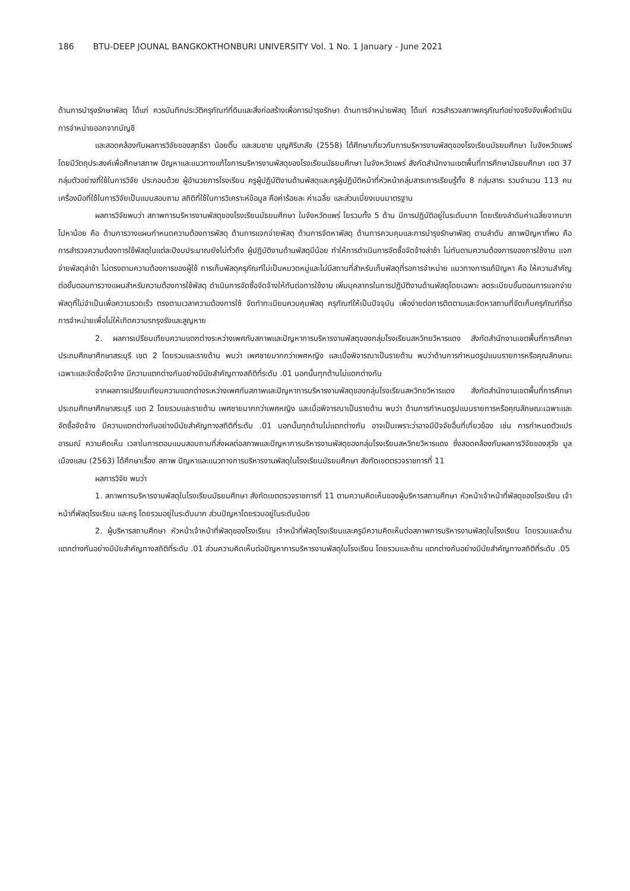186 BTU-DEEP JOUNAL BANGKOKTHONBURI UNIVERSITY Vol. 1 No. 1 January - June 2021
ด้านการบำรุงรักษาพัสดุ ได้แก่ ควรบันทึกประวัติครุภัณฑ์ที่ดินและสิ่งก่อสร้างเพื่อการบำรุงรักษา ด้านการจำหน่ายพัสดุ ได้แก่ ควรสำรวจสภาพครุภัณฑ์อย่างจริงจังเพื่อดำเนินการจำหน่ายออกจากบัญชี
และสอดคล้องกับผลการวิจัยของสุทธีรา น้อยติ๊บ และสมชาย บุญศิริเภสัช (2558) ได้ศึกษาเกี่ยวกับการบริหารงานพัสดุของโรงเรียนมัธยมศึกษา ในจังหวัดแพร่ โดยมีวัตถุประสงค์เพื่อศึกษาสภาพ ปัญหาและแนวทางแก้ไขการบริหารงานพัสดุของโรงเรียนมัธยมศึกษา ในจังหวัดแพร่ สังกัดสำนักงานเขตพื้นที่การศึกษามัธยมศึกษา เขต 37 กลุ่มตัวอย่างที่ใช้ในการวิจัย ประกอบด้วย ผู้อำนวยการโรงเรียน ครูผู้ปฏิบัติงานด้านพัสดุและครูผู้ปฏิบัติหน้าที่หัวหน้ากลุ่มสาระการเรียนรู้ทั้ง 8 กลุ่มสาระ รวมจำนวน 113 คน เครื่องมือที่ใช้ในการวิจัยเป็นแบบสอบถาม สถิติที่ใช้ในการวิเคราะห์ข้อมูล คือค่าร้อยละ ค่าเฉลี่ย และส่วนเบี่ยงเบนมาตรฐาน
ผลการวิจัยพบว่า สภาพการบริหารงานพัสดุของโรงเรียนมัธยมศึกษา ในจังหวัดแพร่ โยรวมทั้ง 5 ด้าน มีการปฏิบัติอยู่ในระดับมาก โดยเรียงลำดับค่าเฉลี่ยจากมากไปหาน้อย คือ ด้านการวางแผนกำหนดความต้องการพัสดุ ด้านการแจกจ่ายพัสดุ ด้านการจัดหาพัสดุ ด้านการควบคุมและการบำรุงรักษาพัสดุ ตามลำดับ สภาพปัญหาที่พบ คือ การสำรวจความต้องการใช้พัสดุในแต่ละปีงบประมาณยังไม่ทั่วถึง ผู้ปฏิบัติงานด้านพัสดุมีน้อย ทำให้การดำเนินการจัดซื้อจัดจ้างล่าช้า ไม่ทันตามความต้องการของการใช้งาน แจกจ่ายพัสดุล่าช้า ไม่ตรงตามความต้องการของผู้ใช้ การเก็บพัสดุครุภัณฑ์ไม่เป็นหมวดหมู่และไม่มีสถานที่สำหรับเก็บพัสดุที่รอการจำหน่าย แนวทางการแก้ปัญหา คือ ให้ความสำคัญต่อขั้นตอนการวางแผนสำหรับความต้องการใช้พัสดุ ดำเนินการจัดซื้อจัดจ้างให้ทันต่อการใช้งาน เพิ่มบุคลากรในการปฏิบัติงานด้านพัสดุโดยเฉพาะ ลดระเบียบขั้นตอนการแจกจ่ายพัสดุที่ไม่จำเป็นเพื่อความรวดเร็ว ตรงตามเวลาความต้องการใช้ จัดทำทะเบียนควบคุมพัสดุ ครุภัณฑ์ให้เป็นปัจจุบัน เพื่อง่ายต่อการติดตามและจัดหาสถานที่จัดเก็บครุภัณฑ์ที่รอการจำหน่ายเพื่อไม่ให้เกิดความรกรุงรังและสูญหาย
2. ผลการเปรียบเทียบความแตกต่างระหว่างเพศกับสภาพและปัญหาการบริหารงานพัสดุของกลุ่มโรงเรียนสหวิทยวิหารแดง สังกัดสำนักงานเขตพื้นที่การศึกษาประถมศึกษาศึกษาสระบุรี เขต 2 โดยรวมและรายด้าน พบว่า เพศชายมากกว่าเพศหญิง และเมื่อพิจารณาเป็นรายด้าน พบว่าด้านการกำหนดรูปแบบรายการหรือคุณลักษณะเฉพาะและจัดซื้อจัดจ้าง มีความแตกต่างกันอย่างมีนัยสำคัญทางสถิติที่ระดับ .01 นอกนั้นทุกด้านไม่แตกต่างกัน
จากผลการเปรียบเทียบความแตกต่างระหว่างเพศกับสภาพและปัญหาการบริหารงานพัสดุของกลุ่มโรงเรียนสหวิทยวิหารแดง สังกัดสำนักงานเขตพื้นที่การศึกษาประถมศึกษาศึกษาสระบุรี เขต 2 โดยรวมและรายด้าน เพศชายมากกว่าเพศหญิง และเมื่อพิจารณาเป็นรายด้าน พบว่า ด้านการกำหนดรูปแบบรายการหรือคุณลักษณะเฉพาะและจัดซื้อจัดจ้าง มีความแตกต่างกันอย่างมีนัยสำคัญทางสถิติที่ระดับ .01 นอกนั้นทุกด้านไม่แตกต่างกัน อาจเป็นเพราะว่าอาจมีปัจจัยอื่นที่เกี่ยวข้อง เช่น การกำหนดตัวแปร อารมณ์ ความคิดเห็น เวลาในการตอบแบบสอบถามที่ส่งผลต่อสภาพและปัญหาการบริหารงานพัสดุของกลุ่มโรงเรียนสหวิทยวิหารแดง ซึ่งสอดคล้องกับผลการวิจัยของสุวัช มูลเมืองแสน (2563) ได้ศึกษาเรื่อง สภาพ ปัญหาและแนวทางการบริหารงานพัสดุในโรงเรียนมัธยมศึกษา สังกัดเขตตรวจราชการที่ 11
ผลการวิจัย พบว่า
1. สภาพการบริหารงานพัสดุในโรงเรียนมัธยมศึกษา สังกัดเขตตรวจราชการที่ 11 ตามความคิดเห็นของผู้บริหารสถานศึกษา หัวหน้าเจ้าหน้าที่พัสดุของโรงเรียน เจ้าหน้าที่พัสดุโรงเรียน และครู โดยรวมอยู่ในระดับมาก ส่วนปัญหาโดยรวมอยู่ในระดับน้อย
2. ผู้บริหารสถานศึกษา หัวหน้าเจ้าหน้าที่พัสดุของโรงเรียน เจ้าหน้าที่พัสดุโรงเรียนและครูมีความคิดเห็นต่อสภาพการบริหารงานพัสดุในโรงเรียน โดยรวมและด้าน แตกต่างกันอย่างมีนัยสำคัญทางสถิติที่ระดับ .01 ส่วนความคิดเห็นต่อปัญหาการบริหารงานพัสดุในโรงเรียน โดยรวมและด้าน แตกต่างกันอย่างมีนัยสำคัญทางสถิติที่ระดับ .05